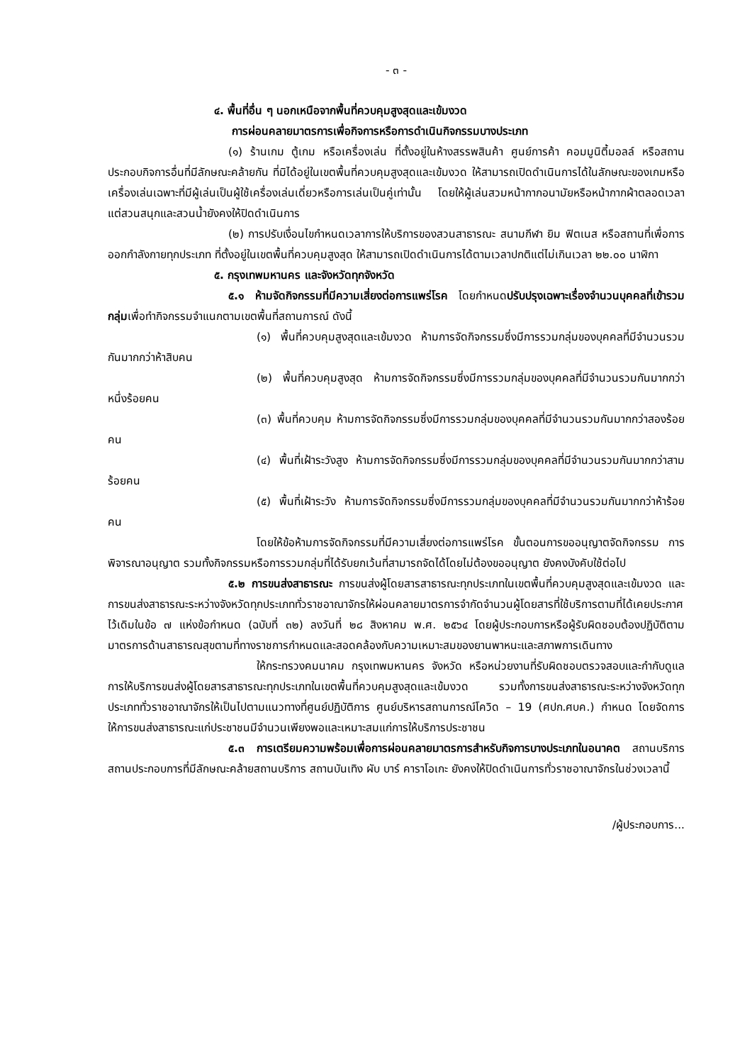- ๓ -
๔. พื้นที่อื่น ๆ นอกเหนือจากพื้นที่ควบคุมสูงสุดและเข้มงวด
การผ่อนคลายมาตรการเพื่อกิจการหรือการดำเนินกิจกรรมบางประเภท
(๑) ร้านเกม ตู้เกม หรือเครื่องเล่น ที่ตั้งอยู่ในห้างสรรพสินค้า ศูนย์การค้า คอมมูนิตี้มอลล์ หรือสถานประกอบกิจการอื่นที่มีลักษณะคล้ายกัน ที่มิได้อยู่ในเขตพื้นที่ควบคุมสูงสุดและเข้มงวด ให้สามารถเปิดดำเนินการได้ในลักษณะของเกมหรือเครื่องเล่นเฉพาะที่มีผู้เล่นเป็นผู้ใช้เครื่องเล่นเดี่ยวหรือการเล่นเป็นคู่เท่านั้น โดยให้ผู้เล่นสวมหน้ากากอนามัยหรือหน้ากากผ้าตลอดเวลา แต่สวนสนุกและสวนน้ำยังคงให้ปิดดำเนินการ
(๒) การปรับเงื่อนไขกำหนดเวลาการให้บริการของสวนสาธารณะ สนามกีฬา ยิม ฟิตเนส หรือสถานที่เพื่อการออกกำลังกายทุกประเภท ที่ตั้งอยู่ในเขตพื้นที่ควบคุมสูงสุด ให้สามารถเปิดดำเนินการได้ตามเวลาปกติแต่ไม่เกินเวลา ๒๒.๐๐ นาฬิกา
๕. กรุงเทพมหานคร และจังหวัดทุกจังหวัด
๕.๑ ห้ามจัดกิจกรรมที่มีความเสี่ยงต่อการแพร่โรค โดยกำหนดปรับปรุงเฉพาะเรื่องจำนวนบุคคลที่เข้ารวมกลุ่มเพื่อทำกิจกรรมจำแนกตามเขตพื้นที่สถานการณ์ ดังนี้
(๑) พื้นที่ควบคุมสูงสุดและเข้มงวด ห้ามการจัดกิจกรรมซึ่งมีการรวมกลุ่มของบุคคลที่มีจำนวนรวมกันมากกว่าห้าสิบคน
(๒) พื้นที่ควบคุมสูงสุด ห้ามการจัดกิจกรรมซึ่งมีการรวมกลุ่มของบุคคลที่มีจำนวนรวมกันมากกว่าหนึ่งร้อยคน
(๓) พื้นที่ควบคุม ห้ามการจัดกิจกรรมซึ่งมีการรวมกลุ่มของบุคคลที่มีจำนวนรวมกันมากกว่าสองร้อยคน
(๔) พื้นที่เฝ้าระวังสูง ห้ามการจัดกิจกรรมซึ่งมีการรวมกลุ่มของบุคคลที่มีจำนวนรวมกันมากกว่าสามร้อยคน
(๕) พื้นที่เฝ้าระวัง ห้ามการจัดกิจกรรมซึ่งมีการรวมกลุ่มของบุคคลที่มีจำนวนรวมกันมากกว่าห้าร้อยคน
โดยให้ข้อห้ามการจัดกิจกรรมที่มีความเสี่ยงต่อการแพร่โรค ขั้นตอนการขออนุญาตจัดกิจกรรม การพิจารณาอนุญาต รวมทั้งกิจกรรมหรือการรวมกลุ่มที่ได้รับยกเว้นที่สามารถจัดได้โดยไม่ต้องขออนุญาต ยังคงบังคับใช้ต่อไป
๕.๒ การขนส่งสาธารณะ การขนส่งผู้โดยสารสาธารณะทุกประเภทในเขตพื้นที่ควบคุมสูงสุดและเข้มงวด และการขนส่งสาธารณะระหว่างจังหวัดทุกประเภททั่วราชอาณาจักรให้ผ่อนคลายมาตรการจำกัดจำนวนผู้โดยสารที่ใช้บริการตามที่ได้เคยประกาศไว้เดิมในข้อ ๗ แห่งข้อกำหนด (ฉบับที่ ๓๒) ลงวันที่ ๒๘ สิงหาคม พ.ศ. ๒๕๖๔ โดยผู้ประกอบการหรือผู้รับผิดชอบต้องปฏิบัติตามมาตรการด้านสาธารณสุขตามที่ทางราชการกำหนดและสอดคล้องกับความเหมาะสมของยานพาหนะและสภาพการเดินทาง
ให้กระทรวงคมนาคม กรุงเทพมหานคร จังหวัด หรือหน่วยงานที่รับผิดชอบตรวจสอบและกำกับดูแลการให้บริการขนส่งผู้โดยสารสาธารณะทุกประเภทในเขตพื้นที่ควบคุมสูงสุดและเข้มงวด รวมทั้งการขนส่งสาธารณะระหว่างจังหวัดทุกประเภททั่วราชอาณาจักรให้เป็นไปตามแนวทางที่ศูนย์ปฏิบัติการ ศูนย์บริหารสถานการณ์โควิด – 19 (ศปก.ศบค.) กำหนด โดยจัดการให้การขนส่งสาธารณะแก่ประชาชนมีจำนวนเพียงพอและเหมาะสมแก่การให้บริการประชาชน
๕.๓ การเตรียมความพร้อมเพื่อการผ่อนคลายมาตรการสำหรับกิจการบางประเภทในอนาคต สถานบริการ สถานประกอบการที่มีลักษณะคล้ายสถานบริการ สถานบันเทิง ผับ บาร์ คาราโอเกะ ยังคงให้ปิดดำเนินการทั่วราชอาณาจักรในช่วงเวลานี้
/ผู้ประกอบการ...